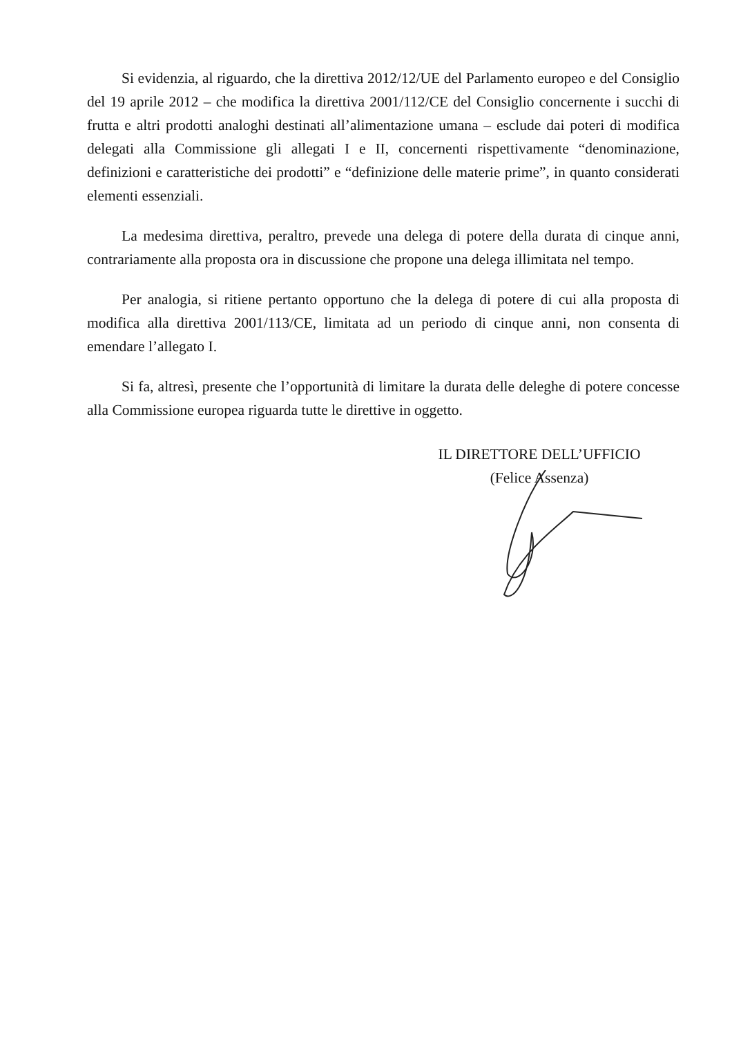Si evidenzia, al riguardo, che la direttiva 2012/12/UE del Parlamento europeo e del Consiglio del 19 aprile 2012 – che modifica la direttiva 2001/112/CE del Consiglio concernente i succhi di frutta e altri prodotti analoghi destinati all’alimentazione umana – esclude dai poteri di modifica delegati alla Commissione gli allegati I e II, concernenti rispettivamente “denominazione, definizioni e caratteristiche dei prodotti” e “definizione delle materie prime”, in quanto considerati elementi essenziali.
La medesima direttiva, peraltro, prevede una delega di potere della durata di cinque anni, contrariamente alla proposta ora in discussione che propone una delega illimitata nel tempo.
Per analogia, si ritiene pertanto opportuno che la delega di potere di cui alla proposta di modifica alla direttiva 2001/113/CE, limitata ad un periodo di cinque anni, non consenta di emendare l’allegato I.
Si fa, altresì, presente che l’opportunità di limitare la durata delle deleghe di potere concesse alla Commissione europea riguarda tutte le direttive in oggetto.
IL DIRETTORE DELL’UFFICIO
(Felice Assenza)